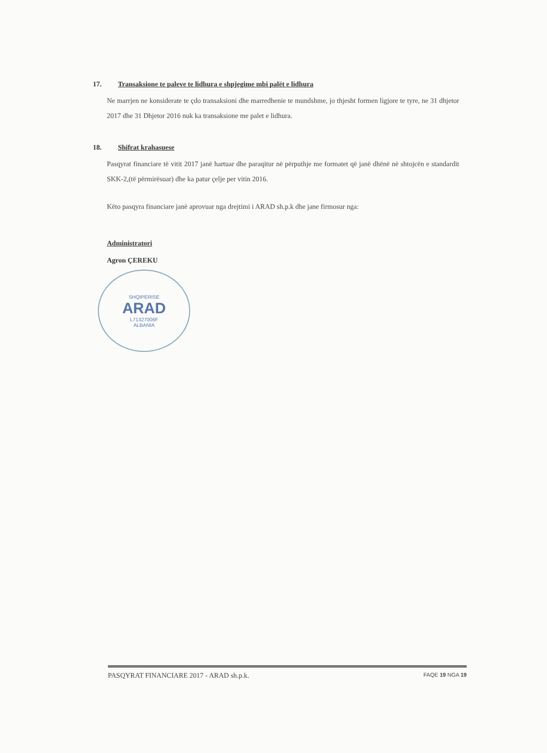17. Transaksione te paleve te lidhura e shpjegime mbi palët e lidhura
Ne marrjen ne konsiderate te çdo transaksioni dhe marredhenie te mundshme, jo thjesht formen ligjore te tyre, ne 31 dhjetor 2017 dhe 31 Dhjetor 2016 nuk ka transaksione me palet e lidhura.
18. Shifrat krahasuese
Pasqyrat financiare të vitit 2017 janë hartuar dhe paraqitur në përputhje me formatet që janë dhënë në shtojcën e standardit SKK-2,(të përmirësuar) dhe ka patur çelje per vitin 2016.
Këto pasqyra financiare janë aprovuar nga drejtimi i ARAD sh.p.k dhe jane firmosur nga:
Administratori
Agron ÇEREKU
SHQIPERISE
ARAD
L71327006F
ALBANIA
PASQYRAT FINANCIARE 2017 - ARAD sh.p.k. FAQE 19 NGA 19